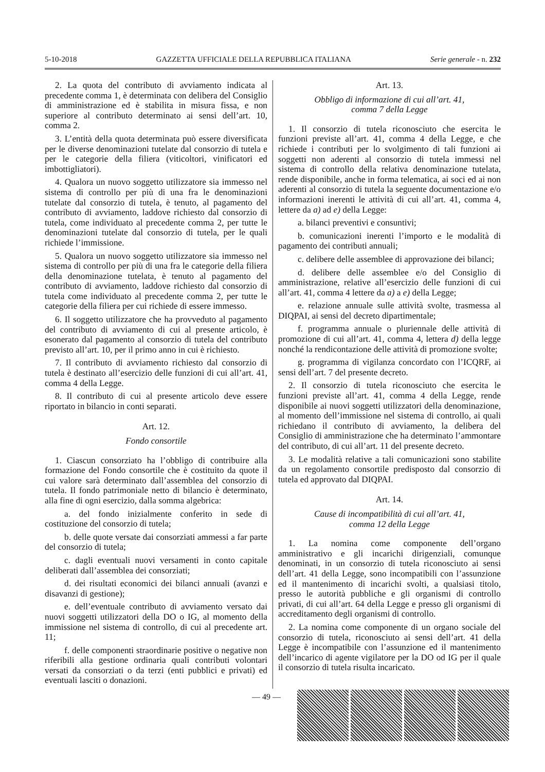5-10-2018 GAZZETTA UFFICIALE DELLA REPUBBLICA ITALIANA Serie generale - n. 232
2. La quota del contributo di avviamento indicata al precedente comma 1, è determinata con delibera del Consiglio di amministrazione ed è stabilita in misura fissa, e non superiore al contributo determinato ai sensi dell’art. 10, comma 2.
3. L’entità della quota determinata può essere diversificata per le diverse denominazioni tutelate dal consorzio di tutela e per le categorie della filiera (viticoltori, vinificatori ed imbottigliatori).
4. Qualora un nuovo soggetto utilizzatore sia immesso nel sistema di controllo per più di una fra le denominazioni tutelate dal consorzio di tutela, è tenuto, al pagamento del contributo di avviamento, laddove richiesto dal consorzio di tutela, come individuato al precedente comma 2, per tutte le denominazioni tutelate dal consorzio di tutela, per le quali richiede l’immissione.
5. Qualora un nuovo soggetto utilizzatore sia immesso nel sistema di controllo per più di una fra le categorie della filiera della denominazione tutelata, è tenuto al pagamento del contributo di avviamento, laddove richiesto dal consorzio di tutela come individuato al precedente comma 2, per tutte le categorie della filiera per cui richiede di essere immesso.
6. Il soggetto utilizzatore che ha provveduto al pagamento del contributo di avviamento di cui al presente articolo, è esonerato dal pagamento al consorzio di tutela del contributo previsto all’art. 10, per il primo anno in cui è richiesto.
7. Il contributo di avviamento richiesto dal consorzio di tutela è destinato all’esercizio delle funzioni di cui all’art. 41, comma 4 della Legge.
8. Il contributo di cui al presente articolo deve essere riportato in bilancio in conti separati.
Art. 12.
Fondo consortile
1. Ciascun consorziato ha l’obbligo di contribuire alla formazione del Fondo consortile che è costituito da quote il cui valore sarà determinato dall’assemblea del consorzio di tutela. Il fondo patrimoniale netto di bilancio è determinato, alla fine di ogni esercizio, dalla somma algebrica:
a. del fondo inizialmente conferito in sede di costituzione del consorzio di tutela;
b. delle quote versate dai consorziati ammessi a far parte del consorzio di tutela;
c. dagli eventuali nuovi versamenti in conto capitale deliberati dall’assemblea dei consorziati;
d. dei risultati economici dei bilanci annuali (avanzi e disavanzi di gestione);
e. dell’eventuale contributo di avviamento versato dai nuovi soggetti utilizzatori della DO o IG, al momento della immissione nel sistema di controllo, di cui al precedente art. 11;
f. delle componenti straordinarie positive o negative non riferibili alla gestione ordinaria quali contributi volontari versati da consorziati o da terzi (enti pubblici e privati) ed eventuali lasciti o donazioni.
Art. 13.
Obbligo di informazione di cui all’art. 41,
comma 7 della Legge
1. Il consorzio di tutela riconosciuto che esercita le funzioni previste all’art. 41, comma 4 della Legge, e che richiede i contributi per lo svolgimento di tali funzioni ai soggetti non aderenti al consorzio di tutela immessi nel sistema di controllo della relativa denominazione tutelata, rende disponibile, anche in forma telematica, ai soci ed ai non aderenti al consorzio di tutela la seguente documentazione e/o informazioni inerenti le attività di cui all’art. 41, comma 4, lettere da a) ad e) della Legge:
a. bilanci preventivi e consuntivi;
b. comunicazioni inerenti l’importo e le modalità di pagamento dei contributi annuali;
c. delibere delle assemblee di approvazione dei bilanci;
d. delibere delle assemblee e/o del Consiglio di amministrazione, relative all’esercizio delle funzioni di cui all’art. 41, comma 4 lettere da a) a e) della Legge;
e. relazione annuale sulle attività svolte, trasmessa al DIQPAI, ai sensi del decreto dipartimentale;
f. programma annuale o pluriennale delle attività di promozione di cui all’art. 41, comma 4, lettera d) della legge nonché la rendicontazione delle attività di promozione svolte;
g. programma di vigilanza concordato con l’ICQRF, ai sensi dell’art. 7 del presente decreto.
2. Il consorzio di tutela riconosciuto che esercita le funzioni previste all’art. 41, comma 4 della Legge, rende disponibile ai nuovi soggetti utilizzatori della denominazione, al momento dell’immissione nel sistema di controllo, ai quali richiedano il contributo di avviamento, la delibera del Consiglio di amministrazione che ha determinato l’ammontare del contributo, di cui all’art. 11 del presente decreto.
3. Le modalità relative a tali comunicazioni sono stabilite da un regolamento consortile predisposto dal consorzio di tutela ed approvato dal DIQPAI.
Art. 14.
Cause di incompatibilità di cui all’art. 41,
comma 12 della Legge
1. La nomina come componente dell’organo amministrativo e gli incarichi dirigenziali, comunque denominati, in un consorzio di tutela riconosciuto ai sensi dell’art. 41 della Legge, sono incompatibili con l’assunzione ed il mantenimento di incarichi svolti, a qualsiasi titolo, presso le autorità pubbliche e gli organismi di controllo privati, di cui all’art. 64 della Legge e presso gli organismi di accreditamento degli organismi di controllo.
2. La nomina come componente di un organo sociale del consorzio di tutela, riconosciuto ai sensi dell’art. 41 della Legge è incompatibile con l’assunzione ed il mantenimento dell’incarico di agente vigilatore per la DO od IG per il quale il consorzio di tutela risulta incaricato.
— 49 —